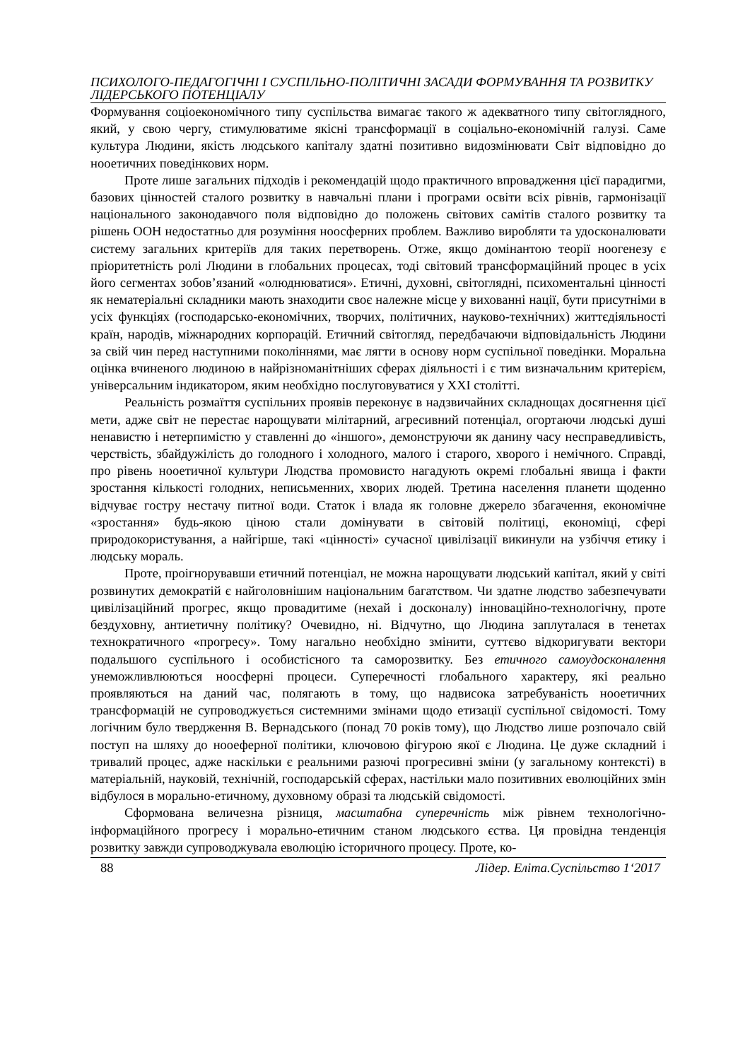ПСИХОЛОГО-ПЕДАГОГІЧНІ І СУСПІЛЬНО-ПОЛІТИЧНІ ЗАСАДИ ФОРМУВАННЯ ТА РОЗВИТКУ ЛІДЕРСЬКОГО ПОТЕНЦІАЛУ
Формування соціоекономічного типу суспільства вимагає такого ж адекватного типу світоглядного, який, у свою чергу, стимулюватиме якісні трансформації в соціально-економічній галузі. Саме культура Людини, якість людського капіталу здатні позитивно видозмінювати Світ відповідно до нооетичних поведінкових норм.
Проте лише загальних підходів і рекомендацій щодо практичного впровадження цієї парадигми, базових цінностей сталого розвитку в навчальні плани і програми освіти всіх рівнів, гармонізації національного законодавчого поля відповідно до положень світових самітів сталого розвитку та рішень ООН недостатньо для розуміння ноосферних проблем. Важливо виробляти та удосконалювати систему загальних критеріїв для таких перетворень. Отже, якщо домінантою теорії ноогенезу є пріоритетність ролі Людини в глобальних процесах, тоді світовий трансформаційний процес в усіх його сегментах зобов’язаний «олюднюватися». Етичні, духовні, світоглядні, психоментальні цінності як нематеріальні складники мають знаходити своє належне місце у вихованні нації, бути присутніми в усіх функціях (господарсько-економічних, творчих, політичних, науково-технічних) життєдіяльності країн, народів, міжнародних корпорацій. Етичний світогляд, передбачаючи відповідальність Людини за свій чин перед наступними поколіннями, має лягти в основу норм суспільної поведінки. Моральна оцінка вчиненого людиною в найрізноманітніших сферах діяльності і є тим визначальним критерієм, універсальним індикатором, яким необхідно послуговуватися у XXI столітті.
Реальність розмаїття суспільних проявів переконує в надзвичайних складнощах досягнення цієї мети, адже світ не перестає нарощувати мілітарний, агресивний потенціал, огортаючи людські душі ненавистю і нетерпимістю у ставленні до «іншого», демонструючи як данину часу несправедливість, черствість, збайдужілість до голодного і холодного, малого і старого, хворого і немічного. Справді, про рівень нооетичної культури Людства промовисто нагадують окремі глобальні явища і факти зростання кількості голодних, неписьменних, хворих людей. Третина населення планети щоденно відчуває гостру нестачу питної води. Статок і влада як головне джерело збагачення, економічне «зростання» будь-якою ціною стали домінувати в світовій політиці, економіці, сфері природокористування, а найгірше, такі «цінності» сучасної цивілізації викинули на узбіччя етику і людську мораль.
Проте, проігнорувавши етичний потенціал, не можна нарощувати людський капітал, який у світі розвинутих демократій є найголовнішим національним багатством. Чи здатне людство забезпечувати цивілізаційний прогрес, якщо провадитиме (нехай і досконалу) інноваційно-технологічну, проте бездуховну, антиетичну політику? Очевидно, ні. Відчутно, що Людина заплуталася в тенетах технократичного «прогресу». Тому нагально необхідно змінити, суттєво відкоригувати вектори подальшого суспільного і особистісного та саморозвитку. Без етичного самоудосконалення унеможливлюються ноосферні процеси. Суперечності глобального характеру, які реально проявляються на даний час, полягають в тому, що надвисока затребуваність нооетичних трансформацій не супроводжується системними змінами щодо етизації суспільної свідомості. Тому логічним було твердження В. Вернадського (понад 70 років тому), що Людство лише розпочало свій поступ на шляху до нооеферної політики, ключовою фігурою якої є Людина. Це дуже складний і тривалий процес, адже наскільки є реальними разючі прогресивні зміни (у загальному контексті) в матеріальній, науковій, технічній, господарській сферах, настільки мало позитивних еволюційних змін відбулося в морально-етичному, духовному образі та людській свідомості.
Сформована величезна різниця, масштабна суперечність між рівнем технологічно-інформаційного прогресу і морально-етичним станом людського єства. Ця провідна тенденція розвитку завжди супроводжувала еволюцію історичного процесу. Проте, ко-
88 Лідер. Еліта.Суспільство 1‘2017